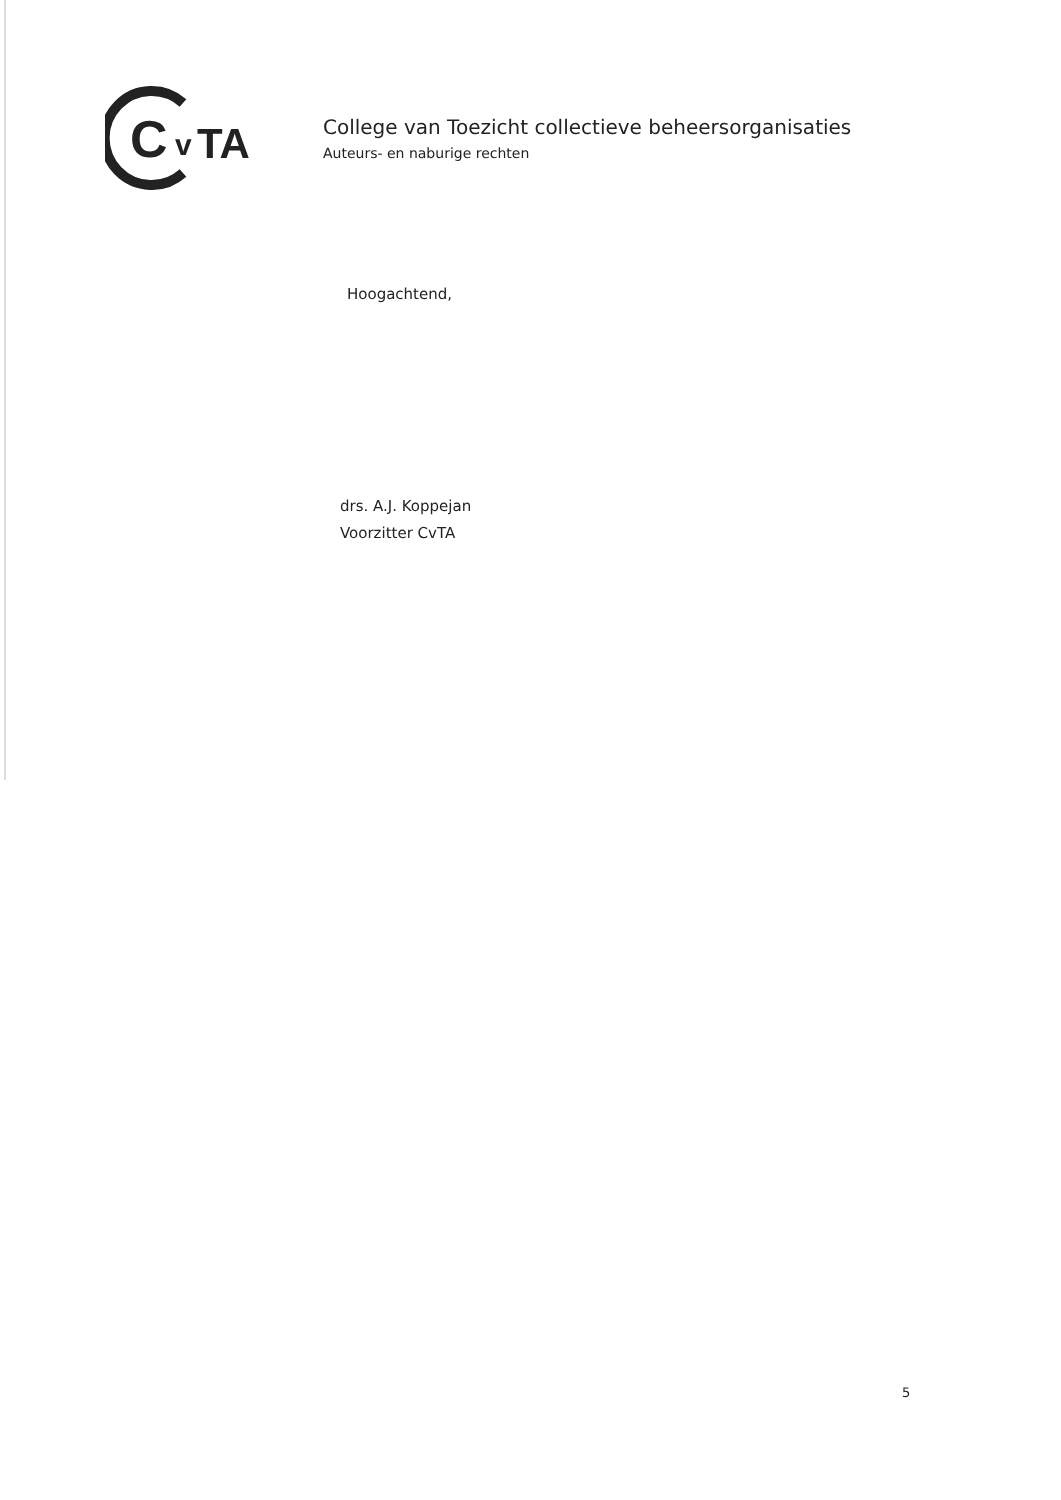C
v
TA
College van Toezicht collectieve beheersorganisaties
Auteurs- en naburige rechten
Hoogachtend,
drs. A.J. Koppejan
Voorzitter CvTA
5